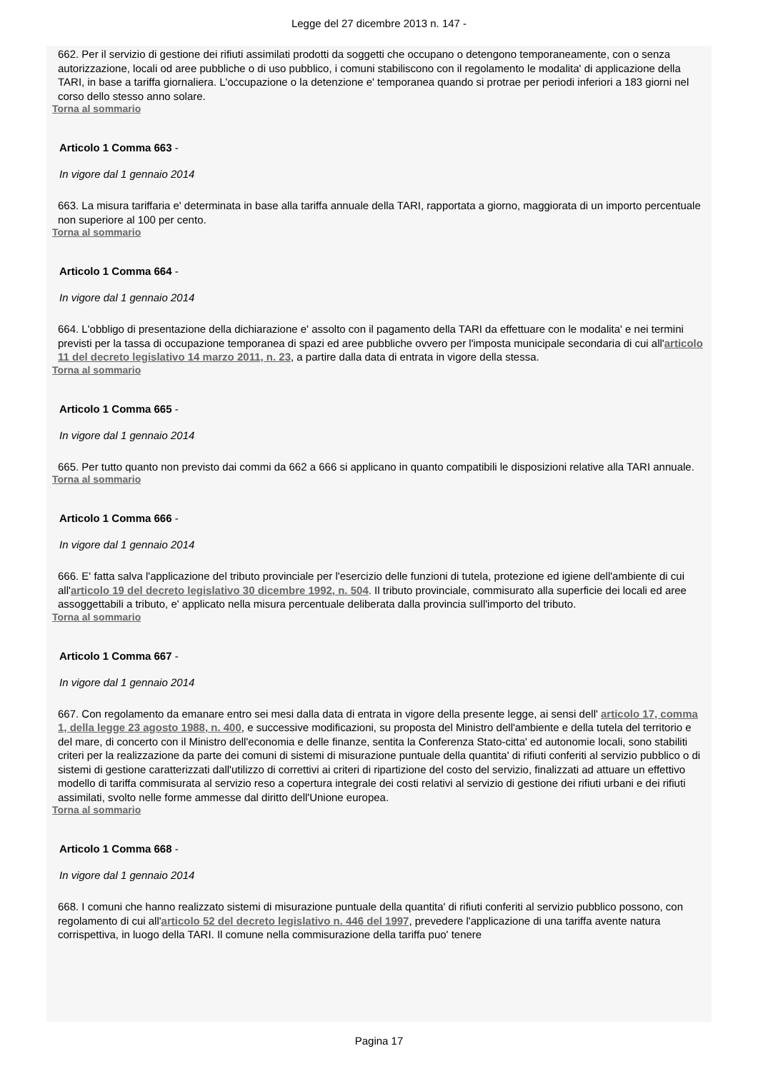Legge del 27 dicembre 2013 n. 147 -
662. Per il servizio di gestione dei rifiuti assimilati prodotti da soggetti che occupano o detengono temporaneamente, con o senza autorizzazione, locali od aree pubbliche o di uso pubblico, i comuni stabiliscono con il regolamento le modalita' di applicazione della TARI, in base a tariffa giornaliera. L'occupazione o la detenzione e' temporanea quando si protrae per periodi inferiori a 183 giorni nel corso dello stesso anno solare.
Torna al sommario
Articolo 1 Comma 663 -
In vigore dal 1 gennaio 2014
663. La misura tariffaria e' determinata in base alla tariffa annuale della TARI, rapportata a giorno, maggiorata di un importo percentuale non superiore al 100 per cento.
Torna al sommario
Articolo 1 Comma 664 -
In vigore dal 1 gennaio 2014
664. L'obbligo di presentazione della dichiarazione e' assolto con il pagamento della TARI da effettuare con le modalita' e nei termini previsti per la tassa di occupazione temporanea di spazi ed aree pubbliche ovvero per l'imposta municipale secondaria di cui all'articolo 11 del decreto legislativo 14 marzo 2011, n. 23, a partire dalla data di entrata in vigore della stessa.
Torna al sommario
Articolo 1 Comma 665 -
In vigore dal 1 gennaio 2014
665. Per tutto quanto non previsto dai commi da 662 a 666 si applicano in quanto compatibili le disposizioni relative alla TARI annuale.
Torna al sommario
Articolo 1 Comma 666 -
In vigore dal 1 gennaio 2014
666. E' fatta salva l'applicazione del tributo provinciale per l'esercizio delle funzioni di tutela, protezione ed igiene dell'ambiente di cui all'articolo 19 del decreto legislativo 30 dicembre 1992, n. 504. Il tributo provinciale, commisurato alla superficie dei locali ed aree assoggettabili a tributo, e' applicato nella misura percentuale deliberata dalla provincia sull'importo del tributo.
Torna al sommario
Articolo 1 Comma 667 -
In vigore dal 1 gennaio 2014
667. Con regolamento da emanare entro sei mesi dalla data di entrata in vigore della presente legge, ai sensi dell' articolo 17, comma 1, della legge 23 agosto 1988, n. 400, e successive modificazioni, su proposta del Ministro dell'ambiente e della tutela del territorio e del mare, di concerto con il Ministro dell'economia e delle finanze, sentita la Conferenza Stato-citta' ed autonomie locali, sono stabiliti criteri per la realizzazione da parte dei comuni di sistemi di misurazione puntuale della quantita' di rifiuti conferiti al servizio pubblico o di sistemi di gestione caratterizzati dall'utilizzo di correttivi ai criteri di ripartizione del costo del servizio, finalizzati ad attuare un effettivo modello di tariffa commisurata al servizio reso a copertura integrale dei costi relativi al servizio di gestione dei rifiuti urbani e dei rifiuti assimilati, svolto nelle forme ammesse dal diritto dell'Unione europea.
Torna al sommario
Articolo 1 Comma 668 -
In vigore dal 1 gennaio 2014
668. I comuni che hanno realizzato sistemi di misurazione puntuale della quantita' di rifiuti conferiti al servizio pubblico possono, con regolamento di cui all'articolo 52 del decreto legislativo n. 446 del 1997, prevedere l'applicazione di una tariffa avente natura corrispettiva, in luogo della TARI. Il comune nella commisurazione della tariffa puo' tenere
Pagina 17